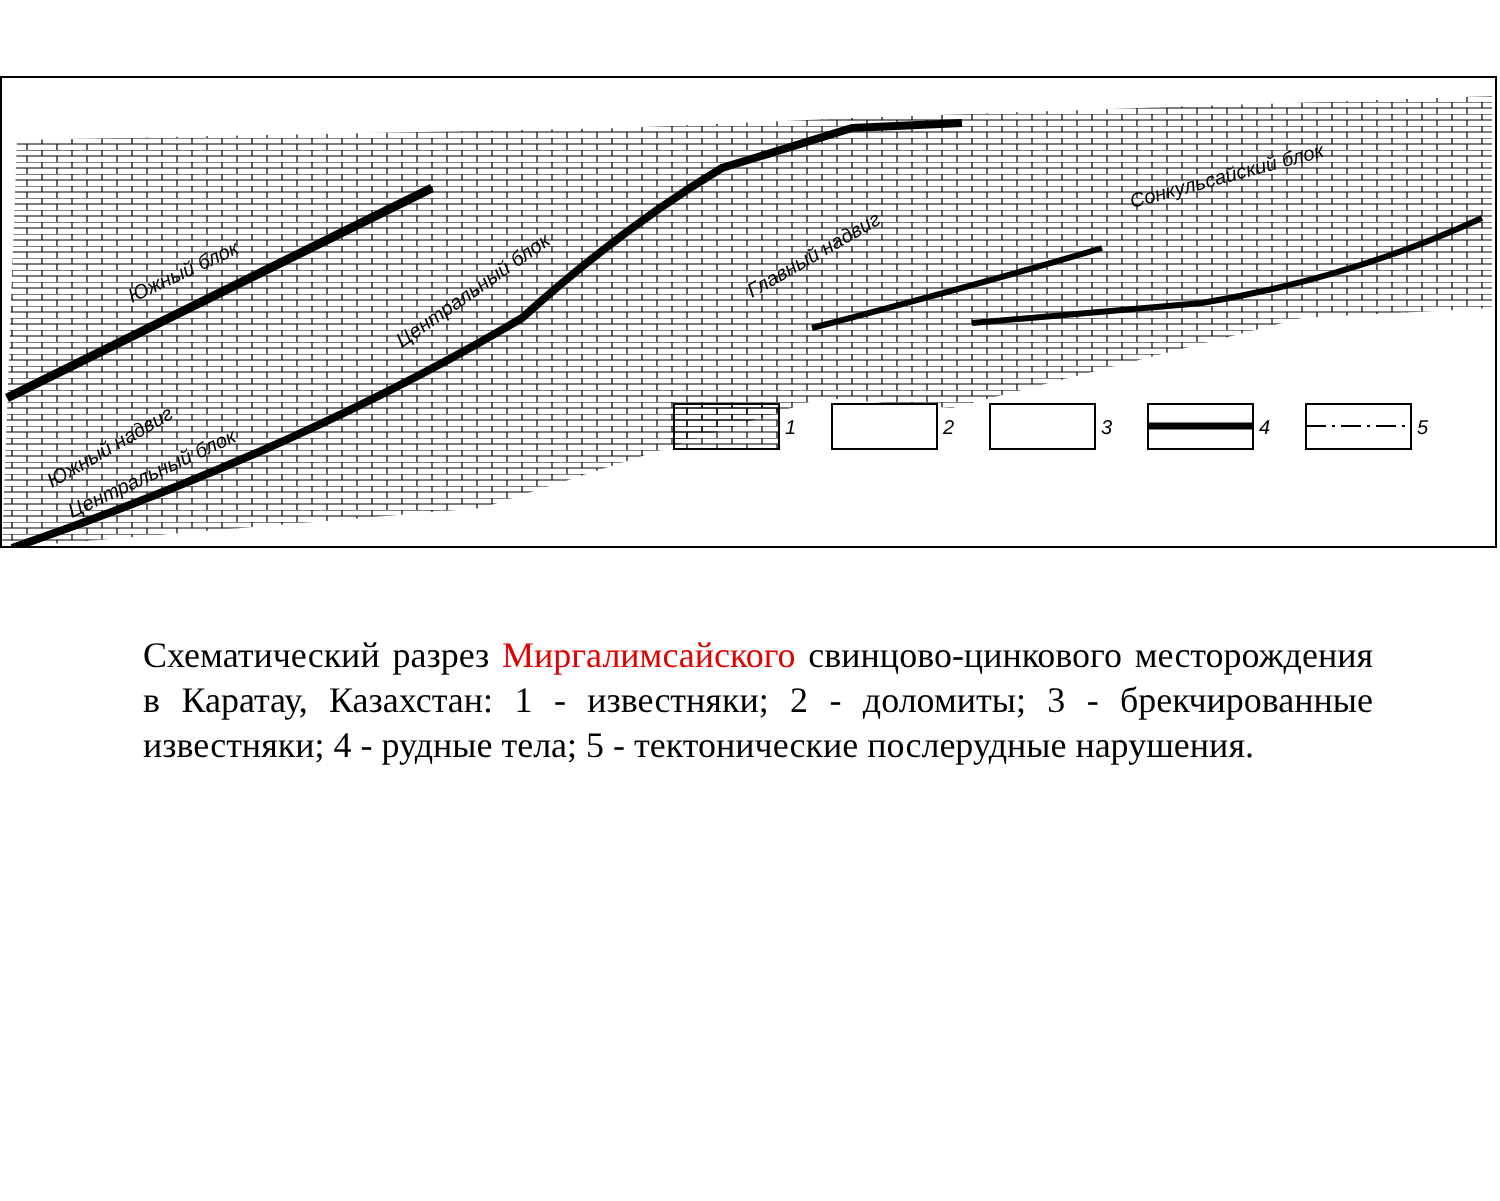1
2
3
4
5
Южный блок
Центральный блок
Южный надвиг
Центральный блок
Главный надвиг
Сонкульсайский блок
Схематический разрез Миргалимсайского свинцово-цинкового месторождения в Каратау, Казахстан: 1 - известняки; 2 - доломиты; 3 - брекчированные известняки; 4 - рудные тела; 5 - тектонические послерудные нарушения.